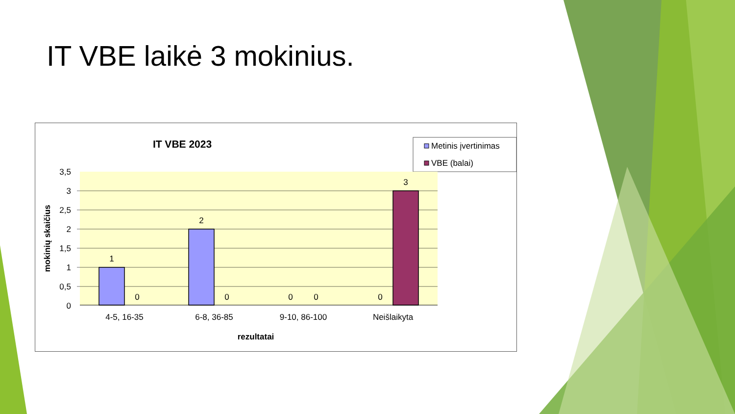IT VBE laikė 3 mokinius.
IT VBE 2023
Metinis įvertinimas
VBE (balai)
3,5
3
2,5
2
1,5
1
0,5
0
1
0
2
0
0
0
0
3
4-5, 16-35
6-8, 36-85
9-10, 86-100
Neišlaikyta
rezultatai
mokinių skaičius